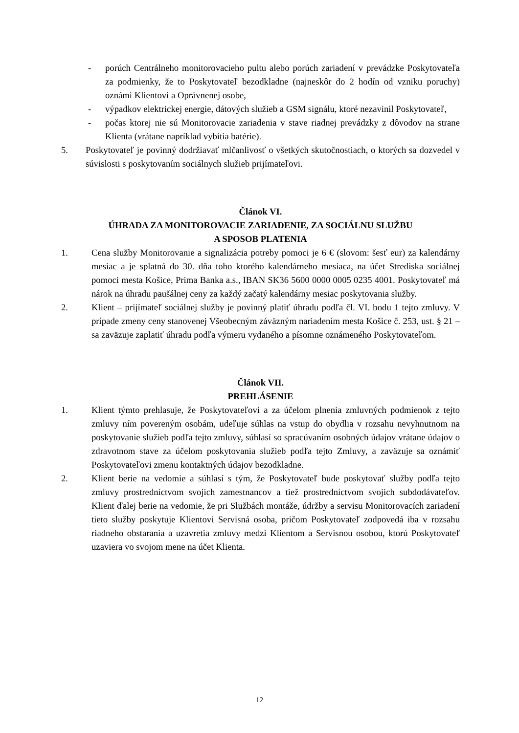- porúch Centrálneho monitorovacieho pultu alebo porúch zariadení v prevádzke Poskytovateľa za podmienky, že to Poskytovateľ bezodkladne (najneskôr do 2 hodín od vzniku poruchy) oznámi Klientovi a Oprávnenej osobe,
- výpadkov elektrickej energie, dátových služieb a GSM signálu, ktoré nezavinil Poskytovateľ,
- počas ktorej nie sú Monitorovacie zariadenia v stave riadnej prevádzky z dôvodov na strane Klienta (vrátane napríklad vybitia batérie).
5. Poskytovateľ je povinný dodržiavať mlčanlivosť o všetkých skutočnostiach, o ktorých sa dozvedel v súvislosti s poskytovaním sociálnych služieb prijímateľovi.
Článok VI.
ÚHRADA ZA MONITOROVACIE ZARIADENIE, ZA SOCIÁLNU SLUŽBU
A SPOSOB PLATENIA
1. Cena služby Monitorovanie a signalizácia potreby pomoci je 6 € (slovom: šesť eur) za kalendárny mesiac a je splatná do 30. dňa toho ktorého kalendárneho mesiaca, na účet Strediska sociálnej pomoci mesta Košice, Prima Banka a.s., IBAN SK36 5600 0000 0005 0235 4001. Poskytovateľ má nárok na úhradu paušálnej ceny za každý začatý kalendárny mesiac poskytovania služby.
2. Klient – prijímateľ sociálnej služby je povinný platiť úhradu podľa čl. VI. bodu 1 tejto zmluvy. V prípade zmeny ceny stanovenej Všeobecným záväzným nariadením mesta Košice č. 253, ust. § 21 – sa zaväzuje zaplatiť úhradu podľa výmeru vydaného a písomne oznámeného Poskytovateľom.
Článok VII.
PREHLÁSENIE
1. Klient týmto prehlasuje, že Poskytovateľovi a za účelom plnenia zmluvných podmienok z tejto zmluvy ním povereným osobám, udeľuje súhlas na vstup do obydlia v rozsahu nevyhnutnom na poskytovanie služieb podľa tejto zmluvy, súhlasí so spracúvaním osobných údajov vrátane údajov o zdravotnom stave za účelom poskytovania služieb podľa tejto Zmluvy, a zaväzuje sa oznámiť Poskytovateľovi zmenu kontaktných údajov bezodkladne.
2. Klient berie na vedomie a súhlasí s tým, že Poskytovateľ bude poskytovať služby podľa tejto zmluvy prostredníctvom svojich zamestnancov a tiež prostredníctvom svojich subdodávateľov. Klient ďalej berie na vedomie, že pri Službách montáže, údržby a servisu Monitorovacích zariadení tieto služby poskytuje Klientovi Servisná osoba, pričom Poskytovateľ zodpovedá iba v rozsahu riadneho obstarania a uzavretia zmluvy medzi Klientom a Servisnou osobou, ktorú Poskytovateľ uzaviera vo svojom mene na účet Klienta.
12